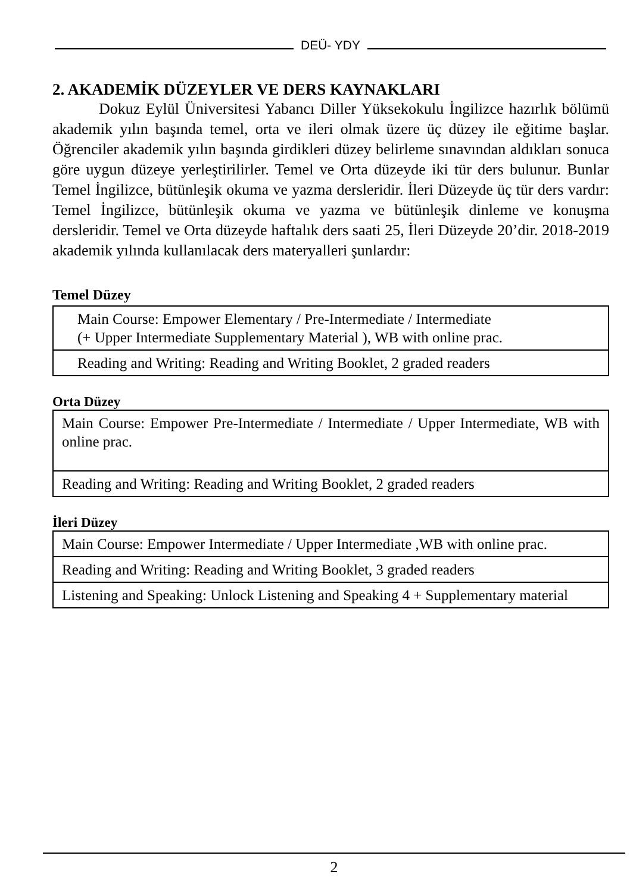DEÜ- YDY
2. AKADEMİK DÜZEYLER VE DERS KAYNAKLARI
   Dokuz Eylül Üniversitesi Yabancı Diller Yüksekokulu İngilizce hazırlık bölümü akademik yılın başında temel, orta ve ileri olmak üzere üç düzey ile eğitime başlar. Öğrenciler akademik yılın başında girdikleri düzey belirleme sınavından aldıkları sonuca göre uygun düzeye yerleştirilirler. Temel ve Orta düzeyde iki tür ders bulunur. Bunlar Temel İngilizce, bütünleşik okuma ve yazma dersleridir. İleri Düzeyde üç tür ders vardır: Temel İngilizce, bütünleşik okuma ve yazma ve bütünleşik dinleme ve konuşma dersleridir. Temel ve Orta düzeyde haftalık ders saati 25, İleri Düzeyde 20’dir. 2018-2019 akademik yılında kullanılacak ders materyalleri şunlardır:
Temel Düzey
| Main Course: Empower Elementary / Pre-Intermediate / Intermediate (+ Upper Intermediate Supplementary Material ), WB with online prac. |
| Reading and Writing: Reading and Writing Booklet, 2 graded readers |
Orta Düzey
| Main Course: Empower Pre-Intermediate / Intermediate / Upper Intermediate, WB with online prac. |
| Reading and Writing: Reading and Writing Booklet, 2 graded readers |
İleri Düzey
| Main Course: Empower Intermediate / Upper Intermediate ,WB with online prac. |
| Reading and Writing: Reading and Writing Booklet, 3 graded readers |
| Listening and Speaking: Unlock Listening and Speaking 4 + Supplementary material |
2